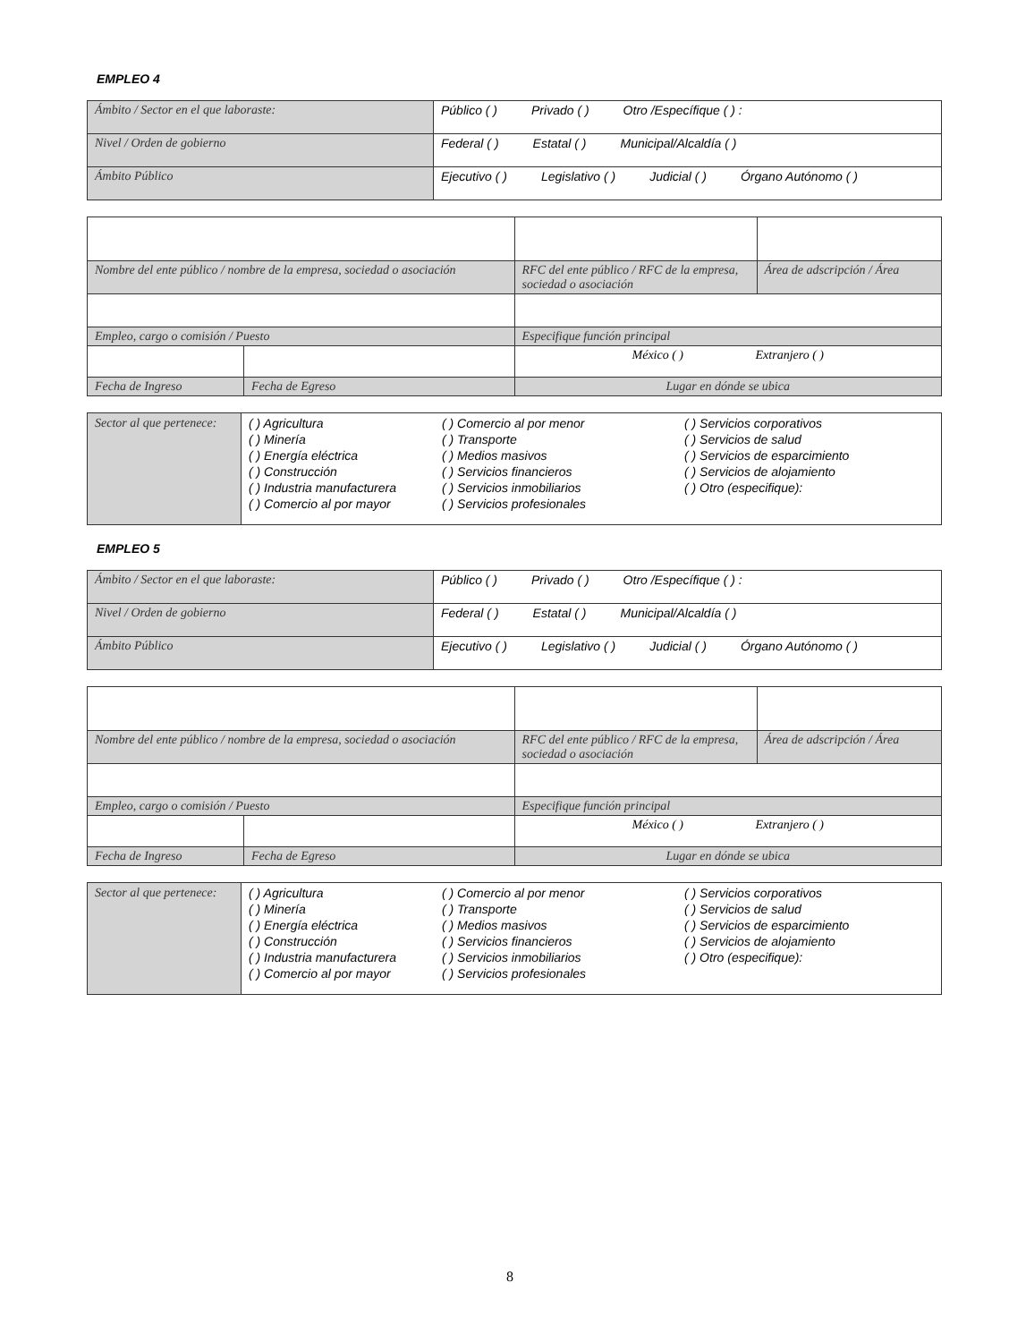EMPLEO 4
| Ámbito / Sector en el que laboraste: | Público ( ) Privado ( ) Otro /Específique ( ) : |
| Nivel / Orden de gobierno | Federal ( ) Estatal ( ) Municipal/Alcaldía ( ) |
| Ámbito Público | Ejecutivo ( ) Legislativo ( ) Judicial ( ) Órgano Autónomo ( ) |
| Nombre del ente público / nombre de la empresa, sociedad o asociación | | RFC del ente público / RFC de la empresa, sociedad o asociación | Área de adscripción / Área |
| Empleo, cargo o comisión / Puesto | | Especifique función principal | |
| | | México ( ) Extranjero ( ) | |
| Fecha de Ingreso | Fecha de Egreso | Lugar en dónde se ubica | |
| Sector al que pertenece: | ( ) Agricultura ( ) Minería ( ) Energía eléctrica ( ) Construcción ( ) Industria manufacturera ( ) Comercio al por mayor | ( ) Comercio al por menor ( ) Transporte ( ) Medios masivos ( ) Servicios financieros ( ) Servicios inmobiliarios ( ) Servicios profesionales | ( ) Servicios corporativos ( ) Servicios de salud ( ) Servicios de esparcimiento ( ) Servicios de alojamiento ( ) Otro (especifique): |
EMPLEO 5
| Ámbito / Sector en el que laboraste: | Público ( ) Privado ( ) Otro /Específique ( ) : |
| Nivel / Orden de gobierno | Federal ( ) Estatal ( ) Municipal/Alcaldía ( ) |
| Ámbito Público | Ejecutivo ( ) Legislativo ( ) Judicial ( ) Órgano Autónomo ( ) |
| Nombre del ente público / nombre de la empresa, sociedad o asociación | | RFC del ente público / RFC de la empresa, sociedad o asociación | Área de adscripción / Área |
| Empleo, cargo o comisión / Puesto | | Especifique función principal | |
| | | México ( ) Extranjero ( ) | |
| Fecha de Ingreso | Fecha de Egreso | Lugar en dónde se ubica | |
| Sector al que pertenece: | ( ) Agricultura ( ) Minería ( ) Energía eléctrica ( ) Construcción ( ) Industria manufacturera ( ) Comercio al por mayor | ( ) Comercio al por menor ( ) Transporte ( ) Medios masivos ( ) Servicios financieros ( ) Servicios inmobiliarios ( ) Servicios profesionales | ( ) Servicios corporativos ( ) Servicios de salud ( ) Servicios de esparcimiento ( ) Servicios de alojamiento ( ) Otro (especifique): |
8